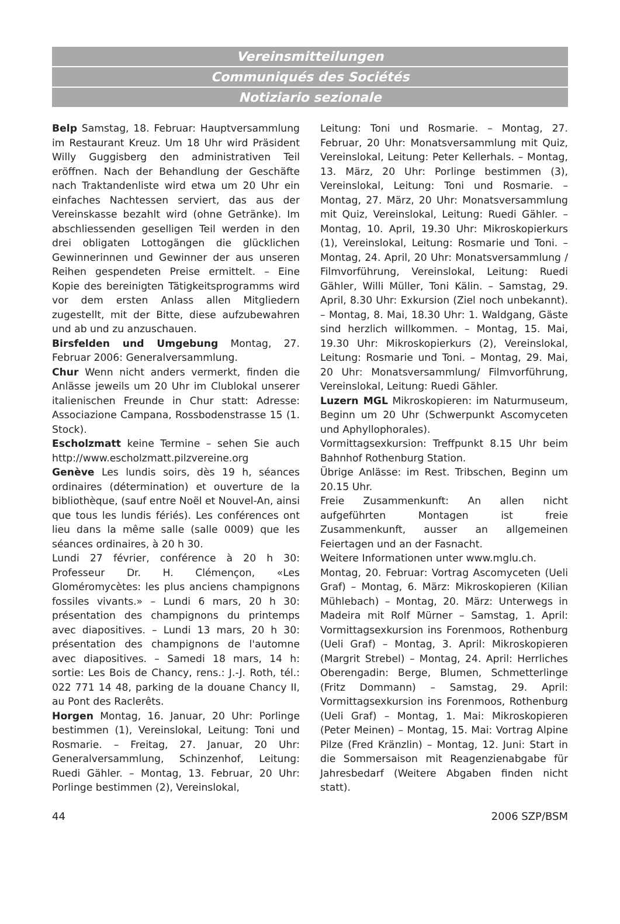Vereinsmitteilungen
Communiqués des Sociétés
Notiziario sezionale
Belp Samstag, 18. Februar: Hauptversammlung im Restaurant Kreuz. Um 18 Uhr wird Präsident Willy Guggisberg den administrativen Teil eröffnen. Nach der Behandlung der Geschäfte nach Traktandenliste wird etwa um 20 Uhr ein einfaches Nachtessen serviert, das aus der Vereinskasse bezahlt wird (ohne Getränke). Im abschliessenden geselligen Teil werden in den drei obligaten Lottogängen die glücklichen Gewinnerinnen und Gewinner der aus unseren Reihen gespendeten Preise ermittelt. – Eine Kopie des bereinigten Tätigkeitsprogramms wird vor dem ersten Anlass allen Mitgliedern zugestellt, mit der Bitte, diese aufzubewahren und ab und zu anzuschauen.
Birsfelden und Umgebung Montag, 27. Februar 2006: Generalversammlung.
Chur Wenn nicht anders vermerkt, finden die Anlässe jeweils um 20 Uhr im Clublokal unserer italienischen Freunde in Chur statt: Adresse: Associazione Campana, Rossbodenstrasse 15 (1. Stock).
Escholzmatt keine Termine – sehen Sie auch http://www.escholzmatt.pilzvereine.org
Genève Les lundis soirs, dès 19 h, séances ordinaires (détermination) et ouverture de la bibliothèque, (sauf entre Noël et Nouvel-An, ainsi que tous les lundis fériés). Les conférences ont lieu dans la même salle (salle 0009) que les séances ordinaires, à 20 h 30.
Lundi 27 février, conférence à 20 h 30: Professeur Dr. H. Clémençon, «Les Gloméromycètes: les plus anciens champignons fossiles vivants.» – Lundi 6 mars, 20 h 30: présentation des champignons du printemps avec diapositives. – Lundi 13 mars, 20 h 30: présentation des champignons de l'automne avec diapositives. – Samedi 18 mars, 14 h: sortie: Les Bois de Chancy, rens.: J.-J. Roth, tél.: 022 771 14 48, parking de la douane Chancy II, au Pont des Raclerêts.
Horgen Montag, 16. Januar, 20 Uhr: Porlinge bestimmen (1), Vereinslokal, Leitung: Toni und Rosmarie. – Freitag, 27. Januar, 20 Uhr: Generalversammlung, Schinzenhof, Leitung: Ruedi Gähler. – Montag, 13. Februar, 20 Uhr: Porlinge bestimmen (2), Vereinslokal,
Leitung: Toni und Rosmarie. – Montag, 27. Februar, 20 Uhr: Monatsversammlung mit Quiz, Vereinslokal, Leitung: Peter Kellerhals. – Montag, 13. März, 20 Uhr: Porlinge bestimmen (3), Vereinslokal, Leitung: Toni und Rosmarie. – Montag, 27. März, 20 Uhr: Monatsversammlung mit Quiz, Vereinslokal, Leitung: Ruedi Gähler. – Montag, 10. April, 19.30 Uhr: Mikroskopierkurs (1), Vereinslokal, Leitung: Rosmarie und Toni. – Montag, 24. April, 20 Uhr: Monatsversammlung / Filmvorführung, Vereinslokal, Leitung: Ruedi Gähler, Willi Müller, Toni Kälin. – Samstag, 29. April, 8.30 Uhr: Exkursion (Ziel noch unbekannt). – Montag, 8. Mai, 18.30 Uhr: 1. Waldgang, Gäste sind herzlich willkommen. – Montag, 15. Mai, 19.30 Uhr: Mikroskopierkurs (2), Vereinslokal, Leitung: Rosmarie und Toni. – Montag, 29. Mai, 20 Uhr: Monatsversammlung/ Filmvorführung, Vereinslokal, Leitung: Ruedi Gähler.
Luzern MGL Mikroskopieren: im Naturmuseum, Beginn um 20 Uhr (Schwerpunkt Ascomyceten und Aphyllophorales).
Vormittagsexkursion: Treffpunkt 8.15 Uhr beim Bahnhof Rothenburg Station.
Übrige Anlässe: im Rest. Tribschen, Beginn um 20.15 Uhr.
Freie Zusammenkunft: An allen nicht aufgeführten Montagen ist freie Zusammenkunft, ausser an allgemeinen Feiertagen und an der Fasnacht.
Weitere Informationen unter www.mglu.ch.
Montag, 20. Februar: Vortrag Ascomyceten (Ueli Graf) – Montag, 6. März: Mikroskopieren (Kilian Mühlebach) – Montag, 20. März: Unterwegs in Madeira mit Rolf Mürner – Samstag, 1. April: Vormittagsexkursion ins Forenmoos, Rothenburg (Ueli Graf) – Montag, 3. April: Mikroskopieren (Margrit Strebel) – Montag, 24. April: Herrliches Oberengadin: Berge, Blumen, Schmetterlinge (Fritz Dommann) – Samstag, 29. April: Vormittagsexkursion ins Forenmoos, Rothenburg (Ueli Graf) – Montag, 1. Mai: Mikroskopieren (Peter Meinen) – Montag, 15. Mai: Vortrag Alpine Pilze (Fred Kränzlin) – Montag, 12. Juni: Start in die Sommersaison mit Reagenzienabgabe für Jahresbedarf (Weitere Abgaben finden nicht statt).
44 2006 SZP/BSM